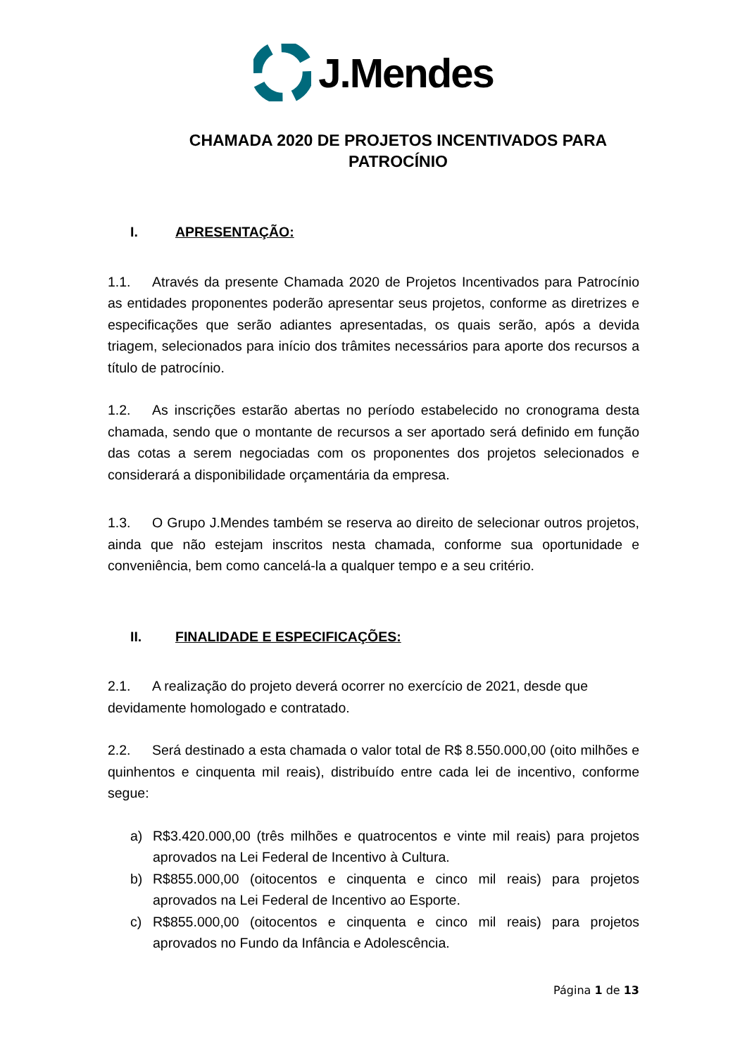J.Mendes
CHAMADA 2020 DE PROJETOS INCENTIVADOS PARA PATROCÍNIO
I. APRESENTAÇÃO:
1.1. Através da presente Chamada 2020 de Projetos Incentivados para Patrocínio as entidades proponentes poderão apresentar seus projetos, conforme as diretrizes e especificações que serão adiantes apresentadas, os quais serão, após a devida triagem, selecionados para início dos trâmites necessários para aporte dos recursos a título de patrocínio.
1.2. As inscrições estarão abertas no período estabelecido no cronograma desta chamada, sendo que o montante de recursos a ser aportado será definido em função das cotas a serem negociadas com os proponentes dos projetos selecionados e considerará a disponibilidade orçamentária da empresa.
1.3. O Grupo J.Mendes também se reserva ao direito de selecionar outros projetos, ainda que não estejam inscritos nesta chamada, conforme sua oportunidade e conveniência, bem como cancelá-la a qualquer tempo e a seu critério.
II. FINALIDADE E ESPECIFICAÇÕES:
2.1. A realização do projeto deverá ocorrer no exercício de 2021, desde que devidamente homologado e contratado.
2.2. Será destinado a esta chamada o valor total de R$ 8.550.000,00 (oito milhões e quinhentos e cinquenta mil reais), distribuído entre cada lei de incentivo, conforme segue:
a) R$3.420.000,00 (três milhões e quatrocentos e vinte mil reais) para projetos aprovados na Lei Federal de Incentivo à Cultura.
b) R$855.000,00 (oitocentos e cinquenta e cinco mil reais) para projetos aprovados na Lei Federal de Incentivo ao Esporte.
c) R$855.000,00 (oitocentos e cinquenta e cinco mil reais) para projetos aprovados no Fundo da Infância e Adolescência.
Página 1 de 13